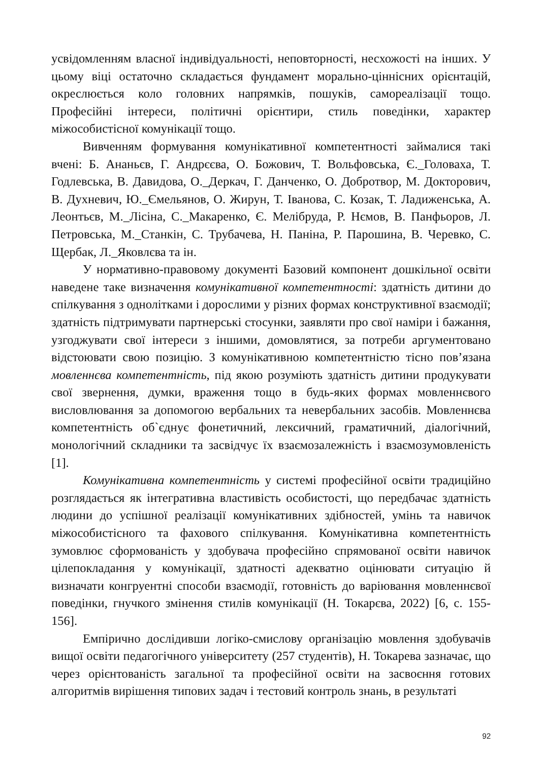усвідомленням власної індивідуальності, неповторності, несхожості на інших. У цьому віці остаточно складається фундамент морально-ціннісних орієнтацій, окреслюється коло головних напрямків, пошуків, самореалізації тощо. Професійні інтереси, політичні орієнтири, стиль поведінки, характер міжособистісної комунікації тощо.
Вивченням формування комунікативної компетентності займалися такі вчені: Б. Ананьєв, Г. Андрєєва, О. Божович, Т. Вольфовська, Є._Головаха, Т. Годлевська, В. Давидова, О._Деркач, Г. Данченко, О. Добротвор, М. Докторович, В. Духневич, Ю._Ємельянов, О. Жирун, Т. Іванова, С. Козак, Т. Ладиженська, А. Леонтьєв, М._Лісіна, С._Макаренко, Є. Мелібруда, Р. Нємов, В. Панфьоров, Л. Петровська, М._Станкін, С. Трубачева, Н. Паніна, Р. Парошина, В. Черевко, С. Щербак, Л._Яковлєва та ін.
У нормативно-правовому документі Базовий компонент дошкільної освіти наведене таке визначення комунікативної компетентності: здатність дитини до спілкування з однолітками і дорослими у різних формах конструктивної взаємодії; здатність підтримувати партнерські стосунки, заявляти про свої наміри і бажання, узгоджувати свої інтереси з іншими, домовлятися, за потреби аргументовано відстоювати свою позицію. З комунікативною компетентністю тісно пов’язана мовленнєва компетентність, під якою розуміють здатність дитини продукувати свої звернення, думки, враження тощо в будь-яких формах мовленнєвого висловлювання за допомогою вербальних та невербальних засобів. Мовленнєва компетентність об`єднує фонетичний, лексичний, граматичний, діалогічний, монологічний складники та засвідчує їх взаємозалежність і взаємозумовленість [1].
Комунікативна компетентність у системі професійної освіти традиційно розглядається як інтегративна властивість особистості, що передбачає здатність людини до успішної реалізації комунікативних здібностей, умінь та навичок міжособистісного та фахового спілкування. Комунікативна компетентність зумовлює сформованість у здобувача професійно спрямованої освіти навичок цілепокладання у комунікації, здатності адекватно оцінювати ситуацію й визначати конгруентні способи взаємодії, готовність до варіювання мовленнєвої поведінки, гнучкого змінення стилів комунікації (Н. Токарєва, 2022) [6, с. 155-156].
Емпірично дослідивши логіко-смислову організацію мовлення здобувачів вищої освіти педагогічного університету (257 студентів), Н. Токарева зазначає, що через орієнтованість загальної та професійної освіти на засвоєння готових алгоритмів вирішення типових задач і тестовий контроль знань, в результаті
92